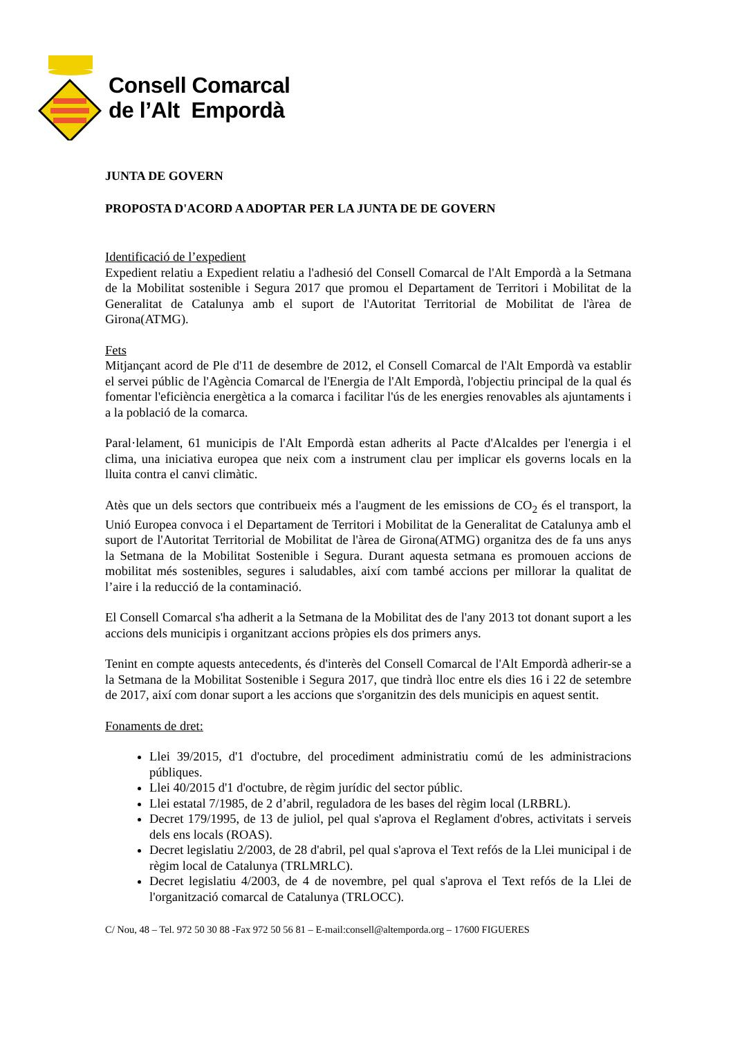Consell Comarcal
de l’Alt Empordà
JUNTA DE GOVERN
PROPOSTA D'ACORD A ADOPTAR PER LA JUNTA DE DE GOVERN
Identificació de l’expedient
Expedient relatiu a Expedient relatiu a l'adhesió del Consell Comarcal de l'Alt Empordà a la Setmana de la Mobilitat sostenible i Segura 2017 que promou el Departament de Territori i Mobilitat de la Generalitat de Catalunya amb el suport de l'Autoritat Territorial de Mobilitat de l'àrea de Girona(ATMG).
Fets
Mitjançant acord de Ple d'11 de desembre de 2012, el Consell Comarcal de l'Alt Empordà va establir el servei públic de l'Agència Comarcal de l'Energia de l'Alt Empordà, l'objectiu principal de la qual és fomentar l'eficiència energètica a la comarca i facilitar l'ús de les energies renovables als ajuntaments i a la població de la comarca.
Paral·lelament, 61 municipis de l'Alt Empordà estan adherits al Pacte d'Alcaldes per l'energia i el clima, una iniciativa europea que neix com a instrument clau per implicar els governs locals en la lluita contra el canvi climàtic.
Atès que un dels sectors que contribueix més a l'augment de les emissions de CO<sub>2</sub> és el transport, la Unió Europea convoca i el Departament de Territori i Mobilitat de la Generalitat de Catalunya amb el suport de l'Autoritat Territorial de Mobilitat de l'àrea de Girona(ATMG) organitza des de fa uns anys la Setmana de la Mobilitat Sostenible i Segura. Durant aquesta setmana es promouen accions de mobilitat més sostenibles, segures i saludables, així com també accions per millorar la qualitat de l’aire i la reducció de la contaminació.
El Consell Comarcal s'ha adherit a la Setmana de la Mobilitat des de l'any 2013 tot donant suport a les accions dels municipis i organitzant accions pròpies els dos primers anys.
Tenint en compte aquests antecedents, és d'interès del Consell Comarcal de l'Alt Empordà adherir-se a la Setmana de la Mobilitat Sostenible i Segura 2017, que tindrà lloc entre els dies 16 i 22 de setembre de 2017, així com donar suport a les accions que s'organitzin des dels municipis en aquest sentit.
Fonaments de dret:
Llei 39/2015, d'1 d'octubre, del procediment administratiu comú de les administracions públiques.
Llei 40/2015 d'1 d'octubre, de règim jurídic del sector públic.
Llei estatal 7/1985, de 2 d’abril, reguladora de les bases del règim local (LRBRL).
Decret 179/1995, de 13 de juliol, pel qual s'aprova el Reglament d'obres, activitats i serveis dels ens locals (ROAS).
Decret legislatiu 2/2003, de 28 d'abril, pel qual s'aprova el Text refós de la Llei municipal i de règim local de Catalunya (TRLMRLC).
Decret legislatiu 4/2003, de 4 de novembre, pel qual s'aprova el Text refós de la Llei de l'organització comarcal de Catalunya (TRLOCC).
C/ Nou, 48 – Tel. 972 50 30 88 -Fax 972 50 56 81 – E-mail:consell@altemporda.org – 17600 FIGUERES